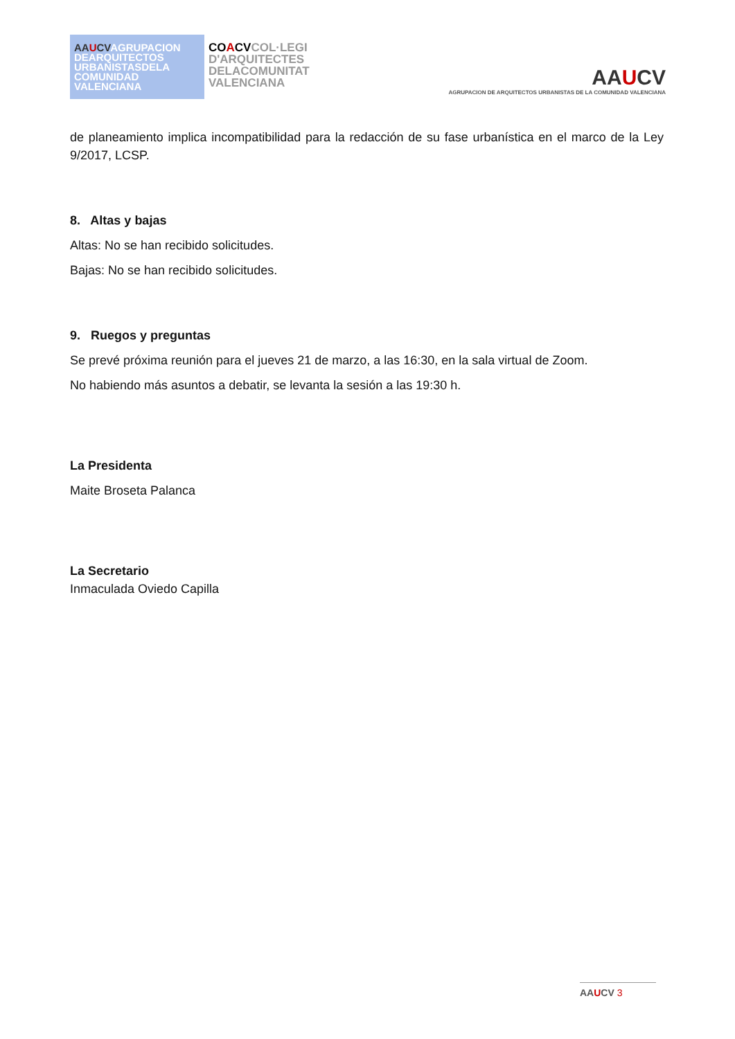AAUCVAGRUPACION DEARQUITECTOS URBANISTASDELA COMUNIDAD VALENCIANA
COACVCOL·LEGI
D'ARQUITECTES
DELACOMUNITAT
VALENCIANA
AAUCV
AGRUPACION DE ARQUITECTOS URBANISTAS DE LA COMUNIDAD VALENCIANA
de planeamiento implica incompatibilidad para la redacción de su fase urbanística en el marco de la Ley 9/2017, LCSP.
8. Altas y bajas
Altas: No se han recibido solicitudes.
Bajas: No se han recibido solicitudes.
9. Ruegos y preguntas
Se prevé próxima reunión para el jueves 21 de marzo, a las 16:30, en la sala virtual de Zoom.
No habiendo más asuntos a debatir, se levanta la sesión a las 19:30 h.
La Presidenta
Maite Broseta Palanca
La Secretario
Inmaculada Oviedo Capilla
AAUCV 3